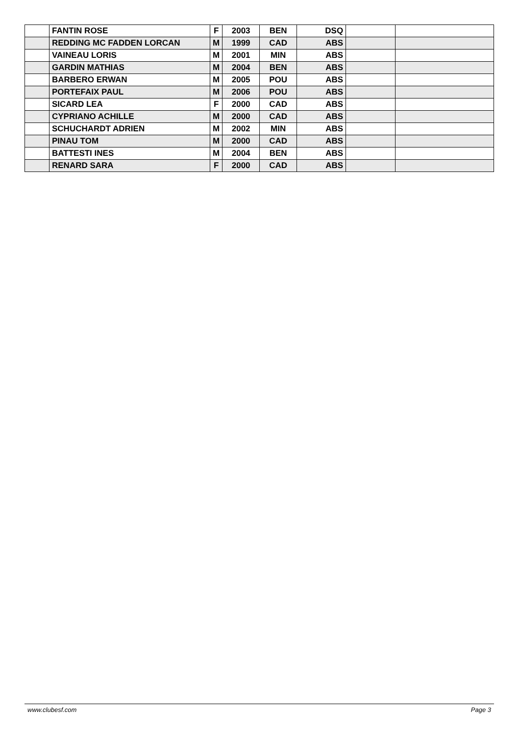| | FANTIN ROSE | F | 2003 | BEN | DSQ | | |
| | REDDING MC FADDEN LORCAN | M | 1999 | CAD | ABS | | |
| | VAINEAU LORIS | M | 2001 | MIN | ABS | | |
| | GARDIN MATHIAS | M | 2004 | BEN | ABS | | |
| | BARBERO ERWAN | M | 2005 | POU | ABS | | |
| | PORTEFAIX PAUL | M | 2006 | POU | ABS | | |
| | SICARD LEA | F | 2000 | CAD | ABS | | |
| | CYPRIANO ACHILLE | M | 2000 | CAD | ABS | | |
| | SCHUCHARDT ADRIEN | M | 2002 | MIN | ABS | | |
| | PINAU TOM | M | 2000 | CAD | ABS | | |
| | BATTESTI INES | M | 2004 | BEN | ABS | | |
| | RENARD SARA | F | 2000 | CAD | ABS | | |
www.clubesf.com Page 3